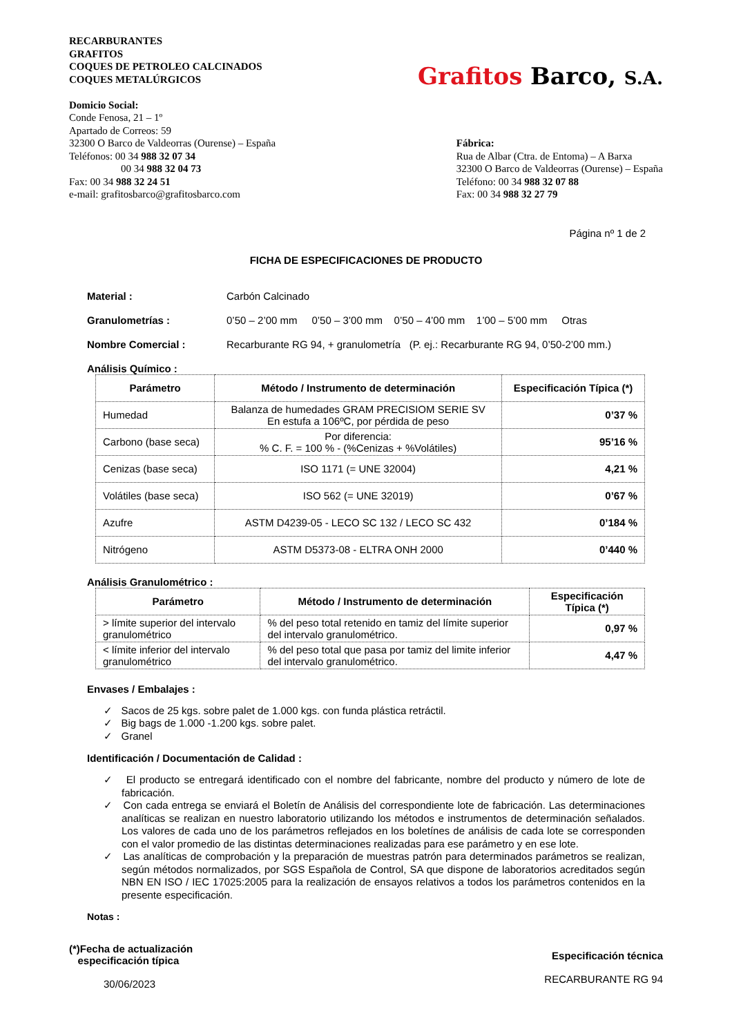RECARBURANTES
GRAFITOS
COQUES DE PETROLEO CALCINADOS
COQUES METALÚRGICOS
Domicio Social:
Conde Fenosa, 21 – 1º
Apartado de Correos: 59
Grafitos Barco, S.A.
32300 O Barco de Valdeorras (Ourense) – España
Teléfonos: 00 34 988 32 07 34
00 34 988 32 04 73
Fax: 00 34 988 32 24 51
e-mail: grafitosbarco@grafitosbarco.com
Fábrica:
Rua de Albar (Ctra. de Entoma) – A Barxa
32300 O Barco de Valdeorras (Ourense) – España
Teléfono: 00 34 988 32 07 88
Fax: 00 34 988 32 27 79
Página nº 1 de 2
FICHA DE ESPECIFICACIONES DE PRODUCTO
Material : Carbón Calcinado
Granulometrías : 0’50 – 2’00 mm 0’50 – 3’00 mm 0’50 – 4’00 mm 1’00 – 5’00 mm Otras
Nombre Comercial : Recarburante RG 94, + granulometría (P. ej.: Recarburante RG 94, 0’50-2’00 mm.)
Análisis Químico :
| Parámetro | Método / Instrumento de determinación | Especificación Típica (*) |
| --- | --- | --- |
| Humedad | Balanza de humedades GRAM PRECISIOM SERIE SV En estufa a 106ºC, por pérdida de peso | 0’37 % |
| Carbono (base seca) | Por diferencia: % C. F. = 100 % - (%Cenizas + %Volátiles) | 95’16 % |
| Cenizas (base seca) | ISO 1171 (= UNE 32004) | 4,21 % |
| Volátiles (base seca) | ISO 562 (= UNE 32019) | 0’67 % |
| Azufre | ASTM D4239-05 - LECO SC 132 / LECO SC 432 | 0’184 % |
| Nitrógeno | ASTM D5373-08 - ELTRA ONH 2000 | 0’440 % |
Análisis Granulométrico :
| Parámetro | Método / Instrumento de determinación | Especificación Típica (*) |
| --- | --- | --- |
| > límite superior del intervalo granulométrico | % del peso total retenido en tamiz del límite superior del intervalo granulométrico. | 0,97 % |
| < límite inferior del intervalo granulométrico | % del peso total que pasa por tamiz del limite inferior del intervalo granulométrico. | 4,47 % |
Envases / Embalajes :
✓ Sacos de 25 kgs. sobre palet de 1.000 kgs. con funda plástica retráctil.
✓ Big bags de 1.000 -1.200 kgs. sobre palet.
✓ Granel
Identificación / Documentación de Calidad :
✓ El producto se entregará identificado con el nombre del fabricante, nombre del producto y número de lote de fabricación.
✓ Con cada entrega se enviará el Boletín de Análisis del correspondiente lote de fabricación. Las determinaciones analíticas se realizan en nuestro laboratorio utilizando los métodos e instrumentos de determinación señalados. Los valores de cada uno de los parámetros reflejados en los boletínes de análisis de cada lote se corresponden con el valor promedio de las distintas determinaciones realizadas para ese parámetro y en ese lote.
✓ Las analíticas de comprobación y la preparación de muestras patrón para determinados parámetros se realizan, según métodos normalizados, por SGS Española de Control, SA que dispone de laboratorios acreditados según NBN EN ISO / IEC 17025:2005 para la realización de ensayos relativos a todos los parámetros contenidos en la presente especificación.
Notas :
(*)Fecha de actualización
especificación típica
30/06/2023
Especificación técnica
RECARBURANTE RG 94